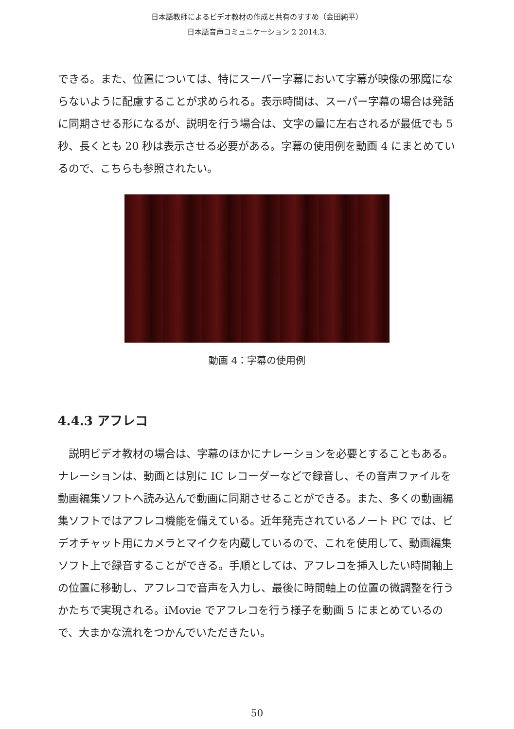日本語教師によるビデオ教材の作成と共有のすすめ（金田純平）
日本語音声コミュニケーション 2 2014.3.
できる。また、位置については、特にスーパー字幕において字幕が映像の邪魔にならないように配慮することが求められる。表示時間は、スーパー字幕の場合は発話に同期させる形になるが、説明を行う場合は、文字の量に左右されるが最低でも 5 秒、長くとも 20 秒は表示させる必要がある。字幕の使用例を動画 4 にまとめているので、こちらも参照されたい。
動画 4：字幕の使用例
4.4.3 アフレコ
説明ビデオ教材の場合は、字幕のほかにナレーションを必要とすることもある。ナレーションは、動画とは別に IC レコーダーなどで録音し、その音声ファイルを動画編集ソフトへ読み込んで動画に同期させることができる。また、多くの動画編集ソフトではアフレコ機能を備えている。近年発売されているノート PC では、ビデオチャット用にカメラとマイクを内蔵しているので、これを使用して、動画編集ソフト上で録音することができる。手順としては、アフレコを挿入したい時間軸上の位置に移動し、アフレコで音声を入力し、最後に時間軸上の位置の微調整を行うかたちで実現される。iMovie でアフレコを行う様子を動画 5 にまとめているので、大まかな流れをつかんでいただきたい。
50